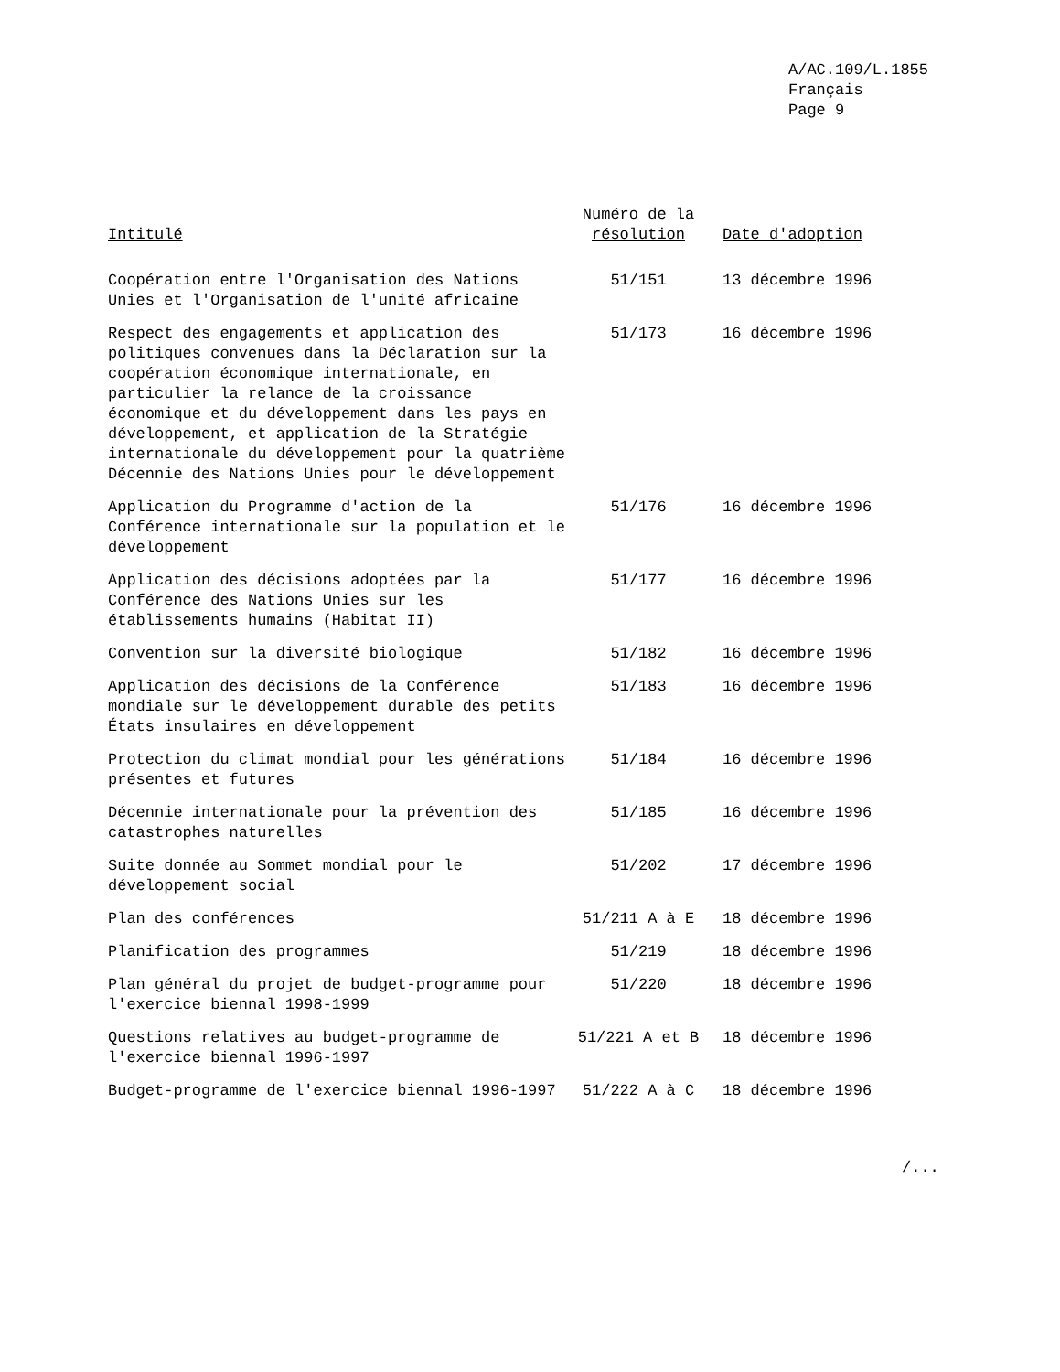A/AC.109/L.1855
Français
Page 9
| Intitulé | Numéro de la résolution | Date d'adoption |
| --- | --- | --- |
| Coopération entre l'Organisation des Nations Unies et l'Organisation de l'unité africaine | 51/151 | 13 décembre 1996 |
| Respect des engagements et application des politiques convenues dans la Déclaration sur la coopération économique internationale, en particulier la relance de la croissance économique et du développement dans les pays en développement, et application de la Stratégie internationale du développement pour la quatrième Décennie des Nations Unies pour le développement | 51/173 | 16 décembre 1996 |
| Application du Programme d'action de la Conférence internationale sur la population et le développement | 51/176 | 16 décembre 1996 |
| Application des décisions adoptées par la Conférence des Nations Unies sur les établissements humains (Habitat II) | 51/177 | 16 décembre 1996 |
| Convention sur la diversité biologique | 51/182 | 16 décembre 1996 |
| Application des décisions de la Conférence mondiale sur le développement durable des petits États insulaires en développement | 51/183 | 16 décembre 1996 |
| Protection du climat mondial pour les générations présentes et futures | 51/184 | 16 décembre 1996 |
| Décennie internationale pour la prévention des catastrophes naturelles | 51/185 | 16 décembre 1996 |
| Suite donnée au Sommet mondial pour le développement social | 51/202 | 17 décembre 1996 |
| Plan des conférences | 51/211 A à E | 18 décembre 1996 |
| Planification des programmes | 51/219 | 18 décembre 1996 |
| Plan général du projet de budget-programme pour l'exercice biennal 1998-1999 | 51/220 | 18 décembre 1996 |
| Questions relatives au budget-programme de l'exercice biennal 1996-1997 | 51/221 A et B | 18 décembre 1996 |
| Budget-programme de l'exercice biennal 1996-1997 | 51/222 A à C | 18 décembre 1996 |
/...